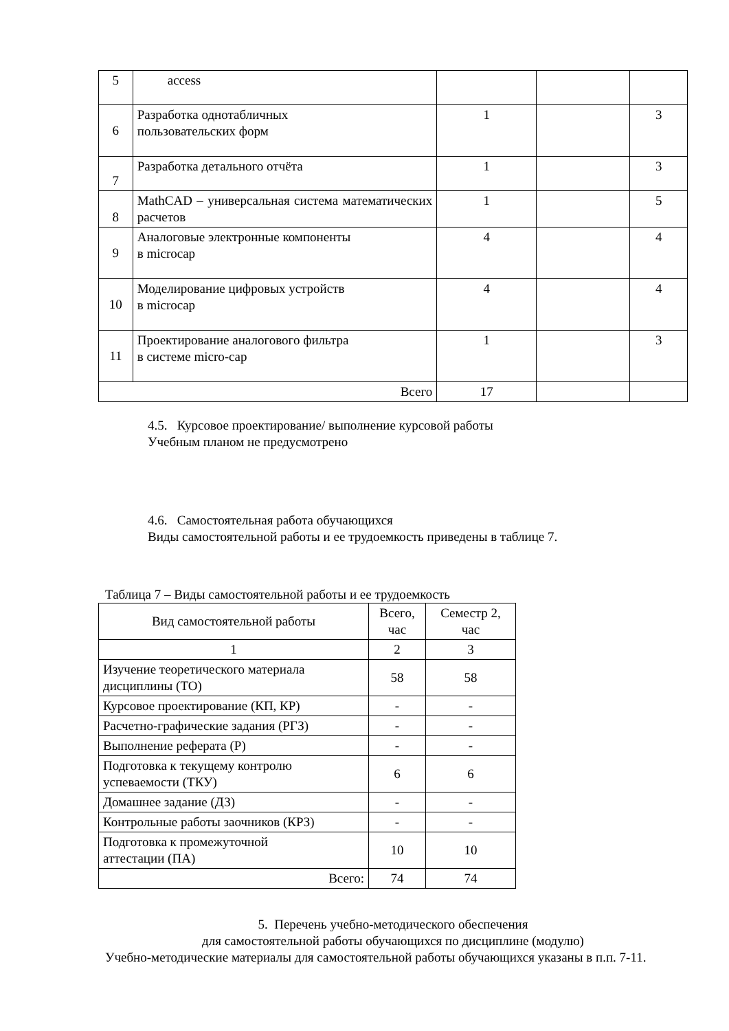| 5 | access | | | |
| 6 | Разработка однотабличных пользовательских форм | 1 | | 3 |
| 7 | Разработка детального отчёта | 1 | | 3 |
| 8 | MathCAD – универсальная система математических расчетов | 1 | | 5 |
| 9 | Аналоговые электронные компоненты в microcap | 4 | | 4 |
| 10 | Моделирование цифровых устройств в microcap | 4 | | 4 |
| 11 | Проектирование аналогового фильтра в системе micro-cap | 1 | | 3 |
| Всего | | 17 | | |
4.5. Курсовое проектирование/ выполнение курсовой работы
Учебным планом не предусмотрено
4.6. Самостоятельная работа обучающихся
Виды самостоятельной работы и ее трудоемкость приведены в таблице 7.
Таблица 7 – Виды самостоятельной работы и ее трудоемкость
| Вид самостоятельной работы | Всего, час | Семестр 2, час |
| 1 | 2 | 3 |
| Изучение теоретического материала дисциплины (ТО) | 58 | 58 |
| Курсовое проектирование (КП, КР) | - | - |
| Расчетно-графические задания (РГЗ) | - | - |
| Выполнение реферата (Р) | - | - |
| Подготовка к текущему контролю успеваемости (ТКУ) | 6 | 6 |
| Домашнее задание (ДЗ) | - | - |
| Контрольные работы заочников (КРЗ) | - | - |
| Подготовка к промежуточной аттестации (ПА) | 10 | 10 |
| Всего: | 74 | 74 |
5. Перечень учебно-методического обеспечения
для самостоятельной работы обучающихся по дисциплине (модулю)
Учебно-методические материалы для самостоятельной работы обучающихся указаны в п.п. 7-11.